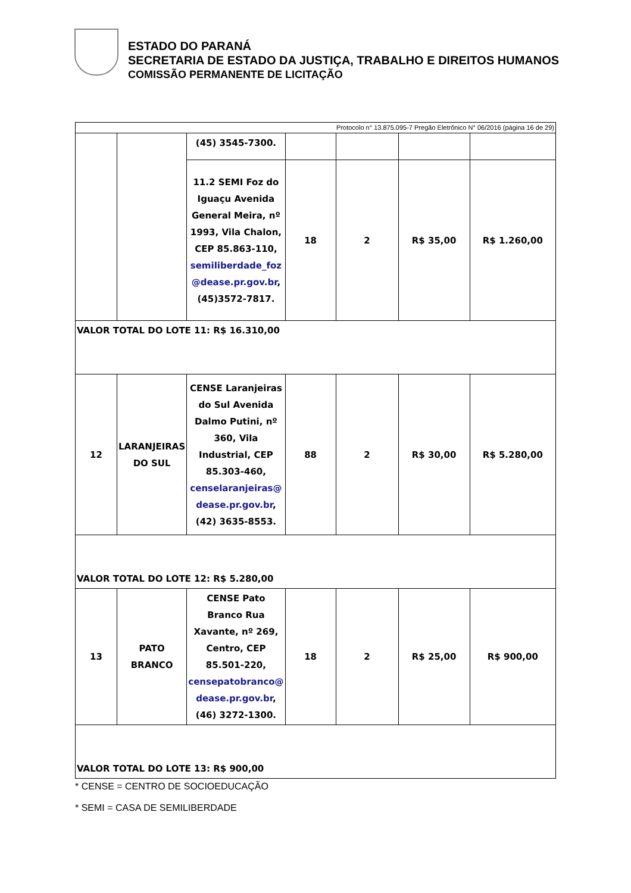ESTADO DO PARANÁ
SECRETARIA DE ESTADO DA JUSTIÇA, TRABALHO E DIREITOS HUMANOS
COMISSÃO PERMANENTE DE LICITAÇÃO
| Protocolo n° 13.875.095-7 Pregão Eletrônico N° 06/2016 (página 16 de 29) | | | | | | |
| | | (45) 3545-7300. | | | | |
| | | 11.2 SEMI Foz do Iguaçu Avenida General Meira, nº 1993, Vila Chalon, CEP 85.863-110, semiliberdade_foz @dease.pr.gov.br , (45)3572-7817. | 18 | 2 | R$ 35,00 | R$ 1.260,00 |
| VALOR TOTAL DO LOTE 11: R$ 16.310,00 | | | | | | |
| 12 | LARANJEIRAS DO SUL | CENSE Laranjeiras do Sul Avenida Dalmo Putini, nº 360, Vila Industrial, CEP 85.303-460, censelaranjeiras@ dease.pr.gov.br , (42) 3635-8553. | 88 | 2 | R$ 30,00 | R$ 5.280,00 |
| VALOR TOTAL DO LOTE 12: R$ 5.280,00 | | | | | | |
| 13 | PATO BRANCO | CENSE Pato Branco Rua Xavante, nº 269, Centro, CEP 85.501-220, censepatobranco@ dease.pr.gov.br , (46) 3272-1300. | 18 | 2 | R$ 25,00 | R$ 900,00 |
| VALOR TOTAL DO LOTE 13: R$ 900,00 | | | | | | |
* CENSE = CENTRO DE SOCIOEDUCAÇÃO
* SEMI = CASA DE SEMILIBERDADE